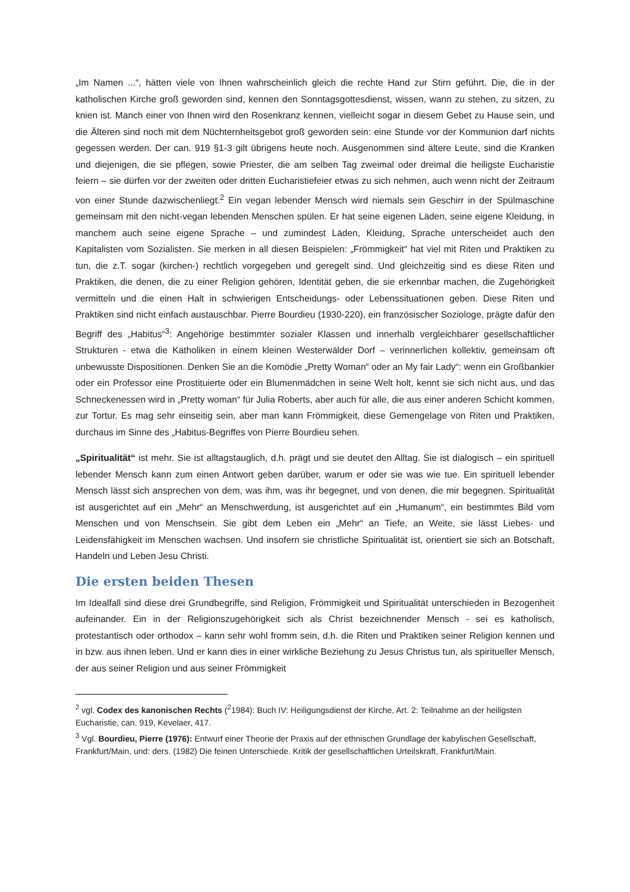„Im Namen ...“, hätten viele von Ihnen wahrscheinlich gleich die rechte Hand zur Stirn geführt. Die, die in der katholischen Kirche groß geworden sind, kennen den Sonntagsgottesdienst, wissen, wann zu stehen, zu sitzen, zu knien ist. Manch einer von Ihnen wird den Rosenkranz kennen, vielleicht sogar in diesem Gebet zu Hause sein, und die Älteren sind noch mit dem Nüchternheitsgebot groß geworden sein: eine Stunde vor der Kommunion darf nichts gegessen werden. Der can. 919 §1-3 gilt übrigens heute noch. Ausgenommen sind ältere Leute, sind die Kranken und diejenigen, die sie pflegen, sowie Priester, die am selben Tag zweimal oder dreimal die heiligste Eucharistie feiern – sie dürfen vor der zweiten oder dritten Eucharistiefeier etwas zu sich nehmen, auch wenn nicht der Zeitraum von einer Stunde dazwischenliegt.<sup>2</sup> Ein vegan lebender Mensch wird niemals sein Geschirr in der Spülmaschine gemeinsam mit den nicht-vegan lebenden Menschen spülen. Er hat seine eigenen Läden, seine eigene Kleidung, in manchem auch seine eigene Sprache – und zumindest Läden, Kleidung, Sprache unterscheidet auch den Kapitalisten vom Sozialisten. Sie merken in all diesen Beispielen: „Frömmigkeit“ hat viel mit Riten und Praktiken zu tun, die z.T. sogar (kirchen-) rechtlich vorgegeben und geregelt sind. Und gleichzeitig sind es diese Riten und Praktiken, die denen, die zu einer Religion gehören, Identität geben, die sie erkennbar machen, die Zugehörigkeit vermitteln und die einen Halt in schwierigen Entscheidungs- oder Lebenssituationen geben. Diese Riten und Praktiken sind nicht einfach austauschbar. Pierre Bourdieu (1930-220), ein französischer Soziologe, prägte dafür den Begriff des „Habitus“<sup>3</sup>: Angehörige bestimmter sozialer Klassen und innerhalb vergleichbarer gesellschaftlicher Strukturen - etwa die Katholiken in einem kleinen Westerwälder Dorf – verinnerlichen kollektiv, gemeinsam oft unbewusste Dispositionen. Denken Sie an die Komödie „Pretty Woman“ oder an My fair Lady“: wenn ein Großbankier oder ein Professor eine Prostituierte oder ein Blumenmädchen in seine Welt holt, kennt sie sich nicht aus, und das Schneckenessen wird in „Pretty woman“ für Julia Roberts, aber auch für alle, die aus einer anderen Schicht kommen, zur Tortur. Es mag sehr einseitig sein, aber man kann Frömmigkeit, diese Gemengelage von Riten und Praktiken, durchaus im Sinne des „Habitus-Begriffes von Pierre Bourdieu sehen.
„Spiritualität“ ist mehr. Sie ist alltagstauglich, d.h. prägt und sie deutet den Alltag. Sie ist dialogisch – ein spirituell lebender Mensch kann zum einen Antwort geben darüber, warum er oder sie was wie tue. Ein spirituell lebender Mensch lässt sich ansprechen von dem, was ihm, was ihr begegnet, und von denen, die mir begegnen. Spiritualität ist ausgerichtet auf ein „Mehr“ an Menschwerdung, ist ausgerichtet auf ein „Humanum“, ein bestimmtes Bild vom Menschen und von Menschsein. Sie gibt dem Leben ein „Mehr“ an Tiefe, an Weite, sie lässt Liebes- und Leidensfähigkeit im Menschen wachsen. Und insofern sie christliche Spiritualität ist, orientiert sie sich an Botschaft, Handeln und Leben Jesu Christi.
Die ersten beiden Thesen
Im Idealfall sind diese drei Grundbegriffe, sind Religion, Frömmigkeit und Spiritualität unterschieden in Bezogenheit aufeinander. Ein in der Religionszugehörigkeit sich als Christ bezeichnender Mensch - sei es katholisch, protestantisch oder orthodox – kann sehr wohl fromm sein, d.h. die Riten und Praktiken seiner Religion kennen und in bzw. aus ihnen leben. Und er kann dies in einer wirkliche Beziehung zu Jesus Christus tun, als spiritueller Mensch, der aus seiner Religion und aus seiner Frömmigkeit
<sup>2</sup> vgl. Codex des kanonischen Rechts (<sup>2</sup>1984): Buch IV: Heiligungsdienst der Kirche, Art. 2: Teilnahme an der heiligsten Eucharistie, can. 919, Kevelaer, 417.
<sup>3</sup> Vgl. Bourdieu, Pierre (1976): Entwurf einer Theorie der Praxis auf der ethnischen Grundlage der kabylischen Gesellschaft, Frankfurt/Main, und: ders. (1982) Die feinen Unterschiede. Kritik der gesellschaftlichen Urteilskraft, Frankfurt/Main.